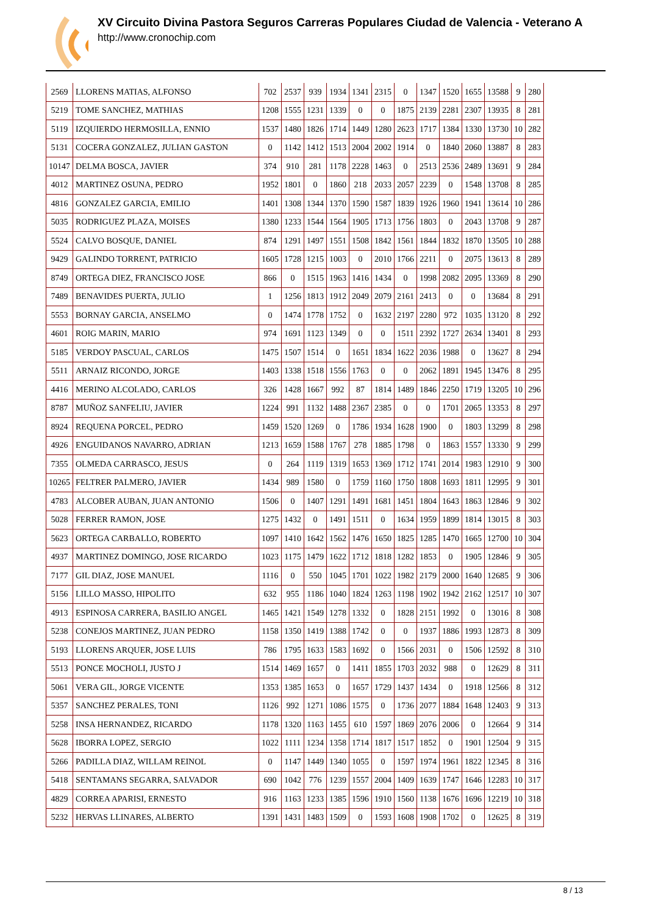XV Circuito Divina Pastora Seguros Carreras Populares Ciudad de Valencia - Veterano A
http://www.cronochip.com
| 2569 | LLORENS MATIAS, ALFONSO | 702 | 2537 | 939 | 1934 | 1341 | 2315 | 0 | 1347 | 1520 | 1655 | 13588 | 9 | 280 |
| 5219 | TOME SANCHEZ, MATHIAS | 1208 | 1555 | 1231 | 1339 | 0 | 0 | 1875 | 2139 | 2281 | 2307 | 13935 | 8 | 281 |
| 5119 | IZQUIERDO HERMOSILLA, ENNIO | 1537 | 1480 | 1826 | 1714 | 1449 | 1280 | 2623 | 1717 | 1384 | 1330 | 13730 | 10 | 282 |
| 5131 | COCERA GONZALEZ, JULIAN GASTON | 0 | 1142 | 1412 | 1513 | 2004 | 2002 | 1914 | 0 | 1840 | 2060 | 13887 | 8 | 283 |
| 10147 | DELMA BOSCA, JAVIER | 374 | 910 | 281 | 1178 | 2228 | 1463 | 0 | 2513 | 2536 | 2489 | 13691 | 9 | 284 |
| 4012 | MARTINEZ OSUNA, PEDRO | 1952 | 1801 | 0 | 1860 | 218 | 2033 | 2057 | 2239 | 0 | 1548 | 13708 | 8 | 285 |
| 4816 | GONZALEZ GARCIA, EMILIO | 1401 | 1308 | 1344 | 1370 | 1590 | 1587 | 1839 | 1926 | 1960 | 1941 | 13614 | 10 | 286 |
| 5035 | RODRIGUEZ PLAZA, MOISES | 1380 | 1233 | 1544 | 1564 | 1905 | 1713 | 1756 | 1803 | 0 | 2043 | 13708 | 9 | 287 |
| 5524 | CALVO BOSQUE, DANIEL | 874 | 1291 | 1497 | 1551 | 1508 | 1842 | 1561 | 1844 | 1832 | 1870 | 13505 | 10 | 288 |
| 9429 | GALINDO TORRENT, PATRICIO | 1605 | 1728 | 1215 | 1003 | 0 | 2010 | 1766 | 2211 | 0 | 2075 | 13613 | 8 | 289 |
| 8749 | ORTEGA DIEZ, FRANCISCO JOSE | 866 | 0 | 1515 | 1963 | 1416 | 1434 | 0 | 1998 | 2082 | 2095 | 13369 | 8 | 290 |
| 7489 | BENAVIDES PUERTA, JULIO | 1 | 1256 | 1813 | 1912 | 2049 | 2079 | 2161 | 2413 | 0 | 0 | 13684 | 8 | 291 |
| 5553 | BORNAY GARCIA, ANSELMO | 0 | 1474 | 1778 | 1752 | 0 | 1632 | 2197 | 2280 | 972 | 1035 | 13120 | 8 | 292 |
| 4601 | ROIG MARIN, MARIO | 974 | 1691 | 1123 | 1349 | 0 | 0 | 1511 | 2392 | 1727 | 2634 | 13401 | 8 | 293 |
| 5185 | VERDOY PASCUAL, CARLOS | 1475 | 1507 | 1514 | 0 | 1651 | 1834 | 1622 | 2036 | 1988 | 0 | 13627 | 8 | 294 |
| 5511 | ARNAIZ RICONDO, JORGE | 1403 | 1338 | 1518 | 1556 | 1763 | 0 | 0 | 2062 | 1891 | 1945 | 13476 | 8 | 295 |
| 4416 | MERINO ALCOLADO, CARLOS | 326 | 1428 | 1667 | 992 | 87 | 1814 | 1489 | 1846 | 2250 | 1719 | 13205 | 10 | 296 |
| 8787 | MUÑOZ SANFELIU, JAVIER | 1224 | 991 | 1132 | 1488 | 2367 | 2385 | 0 | 0 | 1701 | 2065 | 13353 | 8 | 297 |
| 8924 | REQUENA PORCEL, PEDRO | 1459 | 1520 | 1269 | 0 | 1786 | 1934 | 1628 | 1900 | 0 | 1803 | 13299 | 8 | 298 |
| 4926 | ENGUIDANOS NAVARRO, ADRIAN | 1213 | 1659 | 1588 | 1767 | 278 | 1885 | 1798 | 0 | 1863 | 1557 | 13330 | 9 | 299 |
| 7355 | OLMEDA CARRASCO, JESUS | 0 | 264 | 1119 | 1319 | 1653 | 1369 | 1712 | 1741 | 2014 | 1983 | 12910 | 9 | 300 |
| 10265 | FELTRER PALMERO, JAVIER | 1434 | 989 | 1580 | 0 | 1759 | 1160 | 1750 | 1808 | 1693 | 1811 | 12995 | 9 | 301 |
| 4783 | ALCOBER AUBAN, JUAN ANTONIO | 1506 | 0 | 1407 | 1291 | 1491 | 1681 | 1451 | 1804 | 1643 | 1863 | 12846 | 9 | 302 |
| 5028 | FERRER RAMON, JOSE | 1275 | 1432 | 0 | 1491 | 1511 | 0 | 1634 | 1959 | 1899 | 1814 | 13015 | 8 | 303 |
| 5623 | ORTEGA CARBALLO, ROBERTO | 1097 | 1410 | 1642 | 1562 | 1476 | 1650 | 1825 | 1285 | 1470 | 1665 | 12700 | 10 | 304 |
| 4937 | MARTINEZ DOMINGO, JOSE RICARDO | 1023 | 1175 | 1479 | 1622 | 1712 | 1818 | 1282 | 1853 | 0 | 1905 | 12846 | 9 | 305 |
| 7177 | GIL DIAZ, JOSE MANUEL | 1116 | 0 | 550 | 1045 | 1701 | 1022 | 1982 | 2179 | 2000 | 1640 | 12685 | 9 | 306 |
| 5156 | LILLO MASSO, HIPOLITO | 632 | 955 | 1186 | 1040 | 1824 | 1263 | 1198 | 1902 | 1942 | 2162 | 12517 | 10 | 307 |
| 4913 | ESPINOSA CARRERA, BASILIO ANGEL | 1465 | 1421 | 1549 | 1278 | 1332 | 0 | 1828 | 2151 | 1992 | 0 | 13016 | 8 | 308 |
| 5238 | CONEJOS MARTINEZ, JUAN PEDRO | 1158 | 1350 | 1419 | 1388 | 1742 | 0 | 0 | 1937 | 1886 | 1993 | 12873 | 8 | 309 |
| 5193 | LLORENS ARQUER, JOSE LUIS | 786 | 1795 | 1633 | 1583 | 1692 | 0 | 1566 | 2031 | 0 | 1506 | 12592 | 8 | 310 |
| 5513 | PONCE MOCHOLI, JUSTO J | 1514 | 1469 | 1657 | 0 | 1411 | 1855 | 1703 | 2032 | 988 | 0 | 12629 | 8 | 311 |
| 5061 | VERA GIL, JORGE VICENTE | 1353 | 1385 | 1653 | 0 | 1657 | 1729 | 1437 | 1434 | 0 | 1918 | 12566 | 8 | 312 |
| 5357 | SANCHEZ PERALES, TONI | 1126 | 992 | 1271 | 1086 | 1575 | 0 | 1736 | 2077 | 1884 | 1648 | 12403 | 9 | 313 |
| 5258 | INSA HERNANDEZ, RICARDO | 1178 | 1320 | 1163 | 1455 | 610 | 1597 | 1869 | 2076 | 2006 | 0 | 12664 | 9 | 314 |
| 5628 | IBORRA LOPEZ, SERGIO | 1022 | 1111 | 1234 | 1358 | 1714 | 1817 | 1517 | 1852 | 0 | 1901 | 12504 | 9 | 315 |
| 5266 | PADILLA DIAZ, WILLAM REINOL | 0 | 1147 | 1449 | 1340 | 1055 | 0 | 1597 | 1974 | 1961 | 1822 | 12345 | 8 | 316 |
| 5418 | SENTAMANS SEGARRA, SALVADOR | 690 | 1042 | 776 | 1239 | 1557 | 2004 | 1409 | 1639 | 1747 | 1646 | 12283 | 10 | 317 |
| 4829 | CORREA APARISI, ERNESTO | 916 | 1163 | 1233 | 1385 | 1596 | 1910 | 1560 | 1138 | 1676 | 1696 | 12219 | 10 | 318 |
| 5232 | HERVAS LLINARES, ALBERTO | 1391 | 1431 | 1483 | 1509 | 0 | 1593 | 1608 | 1908 | 1702 | 0 | 12625 | 8 | 319 |
8 / 13